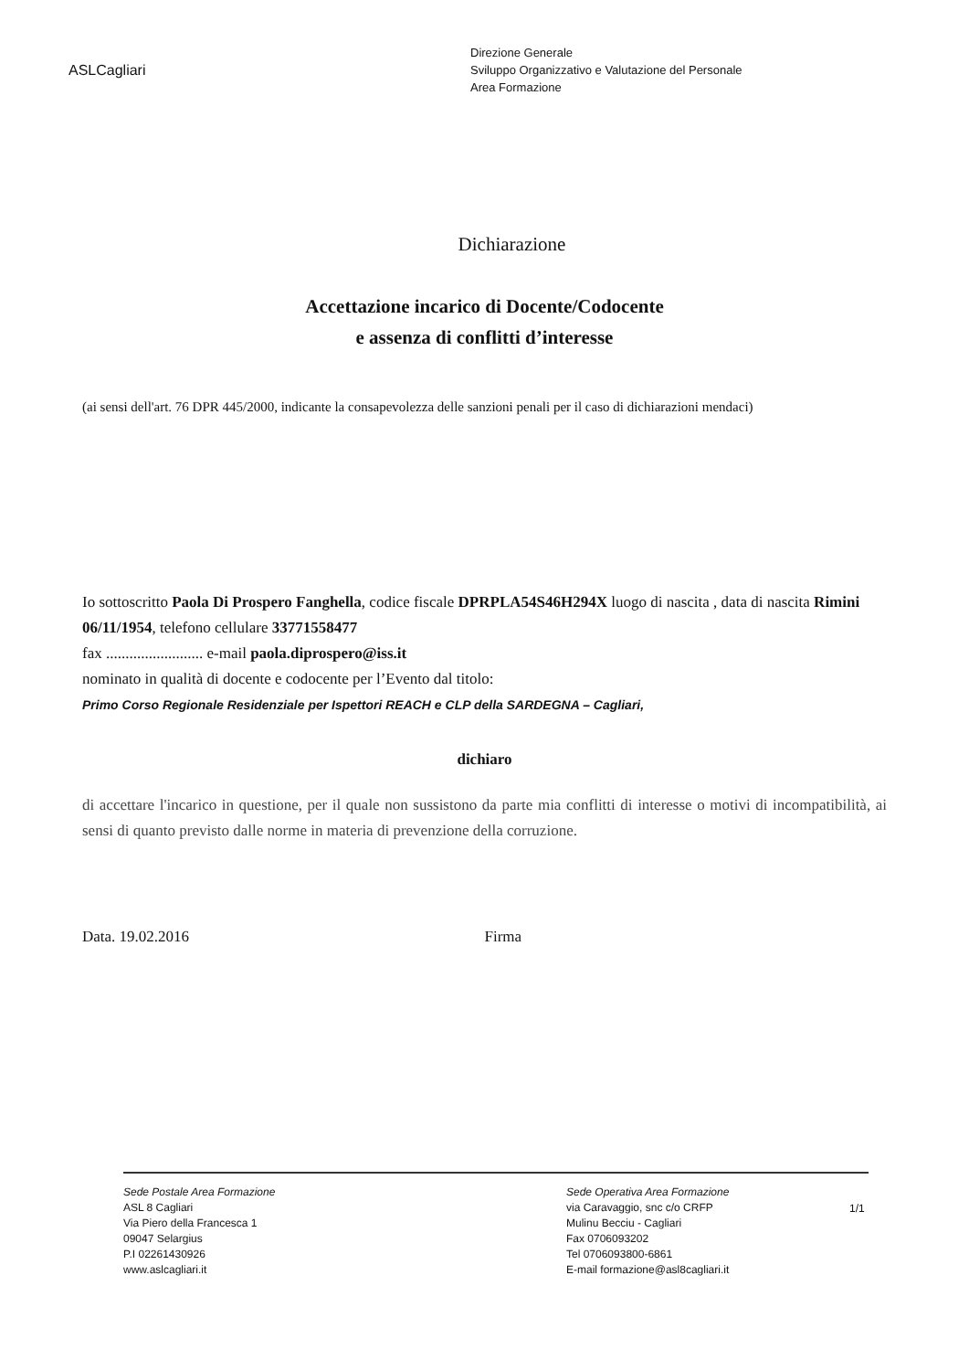ASLCagliari
Direzione Generale
Sviluppo Organizzativo e Valutazione del Personale
Area Formazione
Dichiarazione
Accettazione incarico di Docente/Codocente
e assenza di conflitti d’interesse
(ai sensi dell'art. 76 DPR 445/2000, indicante la consapevolezza delle sanzioni penali per il caso di dichiarazioni mendaci)
Io sottoscritto Paola Di Prospero Fanghella, codice fiscale DPRPLA54S46H294X luogo di nascita , data di nascita Rimini 06/11/1954, telefono cellulare 33771558477
fax ......................... e-mail paola.diprospero@iss.it
nominato in qualità di docente e codocente per l’Evento dal titolo:
Primo Corso Regionale Residenziale per Ispettori REACH e CLP della SARDEGNA – Cagliari,
dichiaro
di accettare l'incarico in questione, per il quale non sussistono da parte mia conflitti di interesse o motivi di incompatibilità, ai sensi di quanto previsto dalle norme in materia di prevenzione della corruzione.
Data. 19.02.2016 Firma
Sede Postale Area Formazione
ASL 8 Cagliari
Via Piero della Francesca 1
09047 Selargius
P.I 02261430926
www.aslcagliari.it
Sede Operativa Area Formazione
via Caravaggio, snc c/o CRFP
Mulinu Becciu - Cagliari
Fax 0706093202
Tel 0706093800-6861
E-mail formazione@asl8cagliari.it
1/1